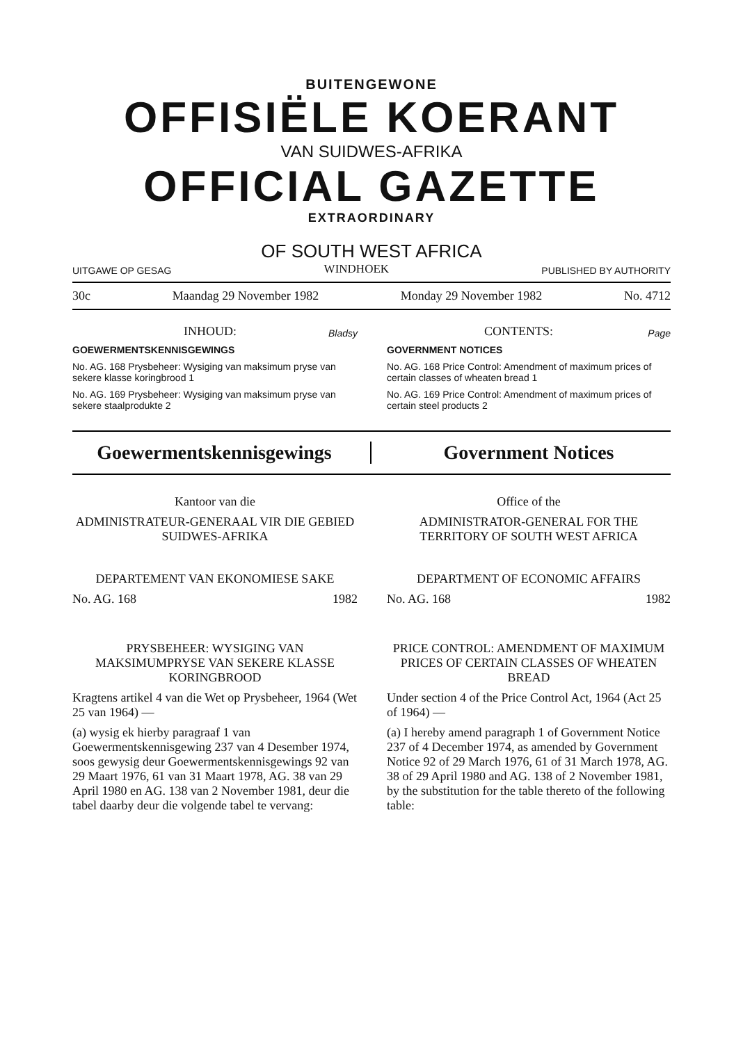BUITENGEWONE
OFFISIËLE KOERANT
VAN SUIDWES-AFRIKA
OFFICIAL GAZETTE
EXTRAORDINARY
OF SOUTH WEST AFRICA
UITGAWE OP GESAG WINDHOEK PUBLISHED BY AUTHORITY
30c Maandag 29 November 1982 Monday 29 November 1982 No. 4712
INHOUD: Bladsy
GOEWERMENTSKENNISGEWINGS
No. AG. 168 Prysbeheer: Wysiging van maksimum pryse van sekere klasse koringbrood 1
No. AG. 169 Prysbeheer: Wysiging van maksimum pryse van sekere staalprodukte 2
CONTENTS: Page
GOVERNMENT NOTICES
No. AG. 168 Price Control: Amendment of maximum prices of certain classes of wheaten bread 1
No. AG. 169 Price Control: Amendment of maximum prices of certain steel products 2
Goewermentskennisgewings Government Notices
Kantoor van die
ADMINISTRATEUR-GENERAAL VIR DIE GEBIED SUIDWES-AFRIKA
DEPARTEMENT VAN EKONOMIESE SAKE
No. AG. 168 1982
PRYSBEHEER: WYSIGING VAN MAKSIMUMPRYSE VAN SEKERE KLASSE KORINGBROOD
Kragtens artikel 4 van die Wet op Prysbeheer, 1964 (Wet 25 van 1964) —
(a) wysig ek hierby paragraaf 1 van Goewermentskennisgewing 237 van 4 Desember 1974, soos gewysig deur Goewermentskennisgewings 92 van 29 Maart 1976, 61 van 31 Maart 1978, AG. 38 van 29 April 1980 en AG. 138 van 2 November 1981, deur die tabel daarby deur die volgende tabel te vervang:
Office of the
ADMINISTRATOR-GENERAL FOR THE TERRITORY OF SOUTH WEST AFRICA
DEPARTMENT OF ECONOMIC AFFAIRS
No. AG. 168 1982
PRICE CONTROL: AMENDMENT OF MAXIMUM PRICES OF CERTAIN CLASSES OF WHEATEN BREAD
Under section 4 of the Price Control Act, 1964 (Act 25 of 1964) —
(a) I hereby amend paragraph 1 of Government Notice 237 of 4 December 1974, as amended by Government Notice 92 of 29 March 1976, 61 of 31 March 1978, AG. 38 of 29 April 1980 and AG. 138 of 2 November 1981, by the substitution for the table thereto of the following table: